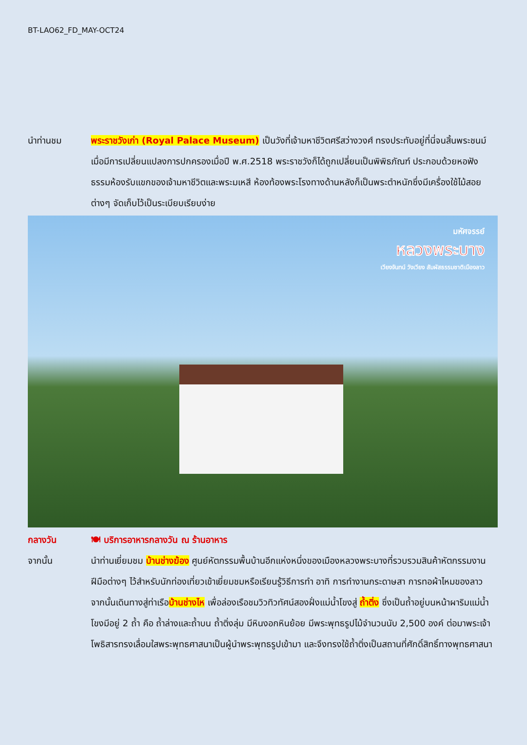BT-LAO62_FD_MAY-OCT24
นำท่านชม พระราชวังเก่า (Royal Palace Museum) เป็นวังที่เจ้ามหาชีวิตศรีสว่างวงศ์ ทรงประทับอยู่ที่นี่จนสิ้นพระชนม์ เมื่อมีการเปลี่ยนแปลงการปกครองเมื่อปี พ.ศ.2518 พระราชวังก็ได้ถูกเปลี่ยนเป็นพิพิธภัณฑ์ ประกอบด้วยหอฟังธรรมห้องรับแขกของเจ้ามหาชีวิตและพระมเหสี ห้องท้องพระโรงทางด้านหลังก็เป็นพระตำหนักซึ่งมีเครื่องใช้ไม้สอยต่างๆ จัดเก็บไว้เป็นระเบียบเรียบง่าย
มหัศจรรย์
หลวงพระบาง
เวียงจันทน์ วังเวียง สัมผัสธรรมชาติเมืองลาว
กลางวัน 🍽 บริการอาหารกลางวัน ณ ร้านอาหาร
จากนั้น นำท่านเยี่ยมชม บ้านช่างฆ้อง ศูนย์หัตกรรมพื้นบ้านอีกแห่งหนึ่งของเมืองหลวงพระบางที่รวบรวมสินค้าหัตกรรมงานฝีมือต่างๆ ไว้สำหรับนักท่องเที่ยวเข้าเยี่ยมชมหรือเรียนรู้วิธีการทำ อาทิ การทำงานกระดาษสา การทอผ้าไหมของลาว จากนั้นเดินทางสู่ท่าเรือบ้านช่างไห เพื่อล่องเรือชมวิวทิวทัศน์สองฝั่งแม่น้ำโขงสู่ ถ้ำติ่ง ซึ่งเป็นถ้ำอยู่บนหน้าผาริมแม่น้ำโขงมีอยู่ 2 ถ้ำ คือ ถ้ำล่างและถ้ำบน ถ้ำติ่งลุ่ม มีหินงอกหินย้อย มีพระพุทธรูปไม้จำนวนนับ 2,500 องค์ ต่อมาพระเจ้าโพธิสารทรงเลื่อมใสพระพุทธศาสนาเป็นผู้นำพระพุทธรูปเข้ามา และจึงทรงใช้ถ้ำติ่งเป็นสถานที่ศักดิ์สิทธิ์ทางพุทธศาสนา